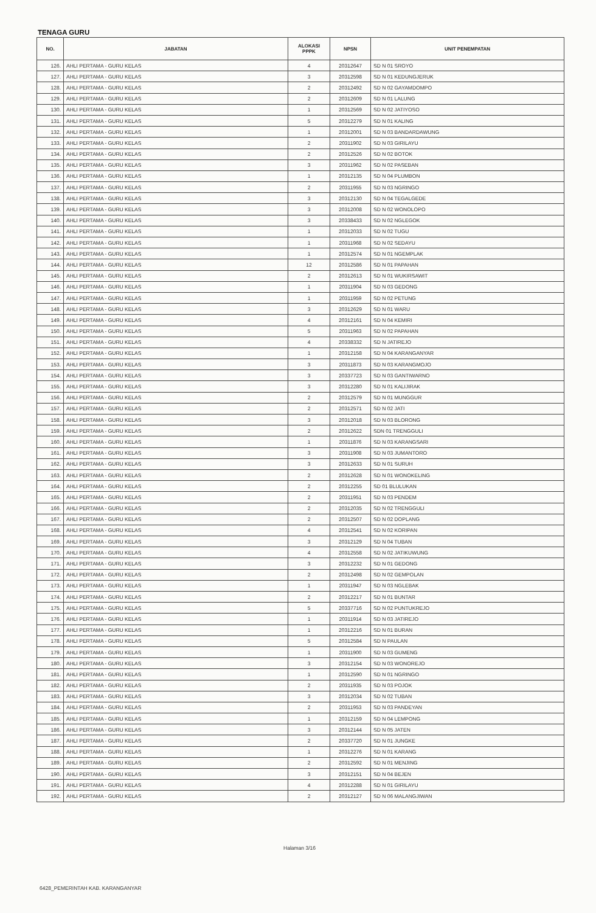TENAGA GURU
| NO. | JABATAN | ALOKASI PPPK | NPSN | UNIT PENEMPATAN |
| --- | --- | --- | --- | --- |
| 126. | AHLI PERTAMA - GURU KELAS | 4 | 20312647 | SD N 01 SROYO |
| 127. | AHLI PERTAMA - GURU KELAS | 3 | 20312598 | SD N 01 KEDUNGJERUK |
| 128. | AHLI PERTAMA - GURU KELAS | 2 | 20312492 | SD N 02 GAYAMDOMPO |
| 129. | AHLI PERTAMA - GURU KELAS | 2 | 20312609 | SD N 01 LALUNG |
| 130. | AHLI PERTAMA - GURU KELAS | 1 | 20312569 | SD N 02 JATIYOSO |
| 131. | AHLI PERTAMA - GURU KELAS | 5 | 20312279 | SD N 01 KALING |
| 132. | AHLI PERTAMA - GURU KELAS | 1 | 20312001 | SD N 03 BANDARDAWUNG |
| 133. | AHLI PERTAMA - GURU KELAS | 2 | 20311902 | SD N 03 GIRILAYU |
| 134. | AHLI PERTAMA - GURU KELAS | 2 | 20312526 | SD N 02 BOTOK |
| 135. | AHLI PERTAMA - GURU KELAS | 3 | 20311962 | SD N 02 PASEBAN |
| 136. | AHLI PERTAMA - GURU KELAS | 1 | 20312135 | SD N 04 PLUMBON |
| 137. | AHLI PERTAMA - GURU KELAS | 2 | 20311955 | SD N 03 NGRINGO |
| 138. | AHLI PERTAMA - GURU KELAS | 3 | 20312130 | SD N 04 TEGALGEDE |
| 139. | AHLI PERTAMA - GURU KELAS | 3 | 20312008 | SD N 02 WONOLOPO |
| 140. | AHLI PERTAMA - GURU KELAS | 3 | 20338433 | SD N 02 NGLEGOK |
| 141. | AHLI PERTAMA - GURU KELAS | 1 | 20312033 | SD N 02 TUGU |
| 142. | AHLI PERTAMA - GURU KELAS | 1 | 20311968 | SD N 02 SEDAYU |
| 143. | AHLI PERTAMA - GURU KELAS | 1 | 20312574 | SD N 01 NGEMPLAK |
| 144. | AHLI PERTAMA - GURU KELAS | 12 | 20312586 | SD N 01 PAPAHAN |
| 145. | AHLI PERTAMA - GURU KELAS | 2 | 20312613 | SD N 01 WUKIRSAWIT |
| 146. | AHLI PERTAMA - GURU KELAS | 1 | 20311904 | SD N 03 GEDONG |
| 147. | AHLI PERTAMA - GURU KELAS | 1 | 20311959 | SD N 02 PETUNG |
| 148. | AHLI PERTAMA - GURU KELAS | 3 | 20312629 | SD N 01 WARU |
| 149. | AHLI PERTAMA - GURU KELAS | 4 | 20312161 | SD N 04 KEMIRI |
| 150. | AHLI PERTAMA - GURU KELAS | 5 | 20311963 | SD N 02 PAPAHAN |
| 151. | AHLI PERTAMA - GURU KELAS | 4 | 20338332 | SD N JATIREJO |
| 152. | AHLI PERTAMA - GURU KELAS | 1 | 20312158 | SD N 04 KARANGANYAR |
| 153. | AHLI PERTAMA - GURU KELAS | 3 | 20311873 | SD N 03 KARANGMOJO |
| 154. | AHLI PERTAMA - GURU KELAS | 3 | 20337723 | SD N 03 GANTIWARNO |
| 155. | AHLI PERTAMA - GURU KELAS | 3 | 20312280 | SD N 01 KALIJIRAK |
| 156. | AHLI PERTAMA - GURU KELAS | 2 | 20312579 | SD N 01 MUNGGUR |
| 157. | AHLI PERTAMA - GURU KELAS | 2 | 20312571 | SD N 02 JATI |
| 158. | AHLI PERTAMA - GURU KELAS | 3 | 20312018 | SD N 03 BLORONG |
| 159. | AHLI PERTAMA - GURU KELAS | 2 | 20312622 | SDN 01 TRENGGULI |
| 160. | AHLI PERTAMA - GURU KELAS | 1 | 20311876 | SD N 03 KARANGSARI |
| 161. | AHLI PERTAMA - GURU KELAS | 3 | 20311908 | SD N 03 JUMANTORO |
| 162. | AHLI PERTAMA - GURU KELAS | 3 | 20312633 | SD N 01 SURUH |
| 163. | AHLI PERTAMA - GURU KELAS | 2 | 20312628 | SD N 01 WONOKELING |
| 164. | AHLI PERTAMA - GURU KELAS | 2 | 20312255 | SD 01 BLULUKAN |
| 165. | AHLI PERTAMA - GURU KELAS | 2 | 20311951 | SD N 03 PENDEM |
| 166. | AHLI PERTAMA - GURU KELAS | 2 | 20312035 | SD N 02 TRENGGULI |
| 167. | AHLI PERTAMA - GURU KELAS | 2 | 20312507 | SD N 02 DOPLANG |
| 168. | AHLI PERTAMA - GURU KELAS | 4 | 20312541 | SD N 02 KORIPAN |
| 169. | AHLI PERTAMA - GURU KELAS | 3 | 20312129 | SD N 04 TUBAN |
| 170. | AHLI PERTAMA - GURU KELAS | 4 | 20312558 | SD N 02 JATIKUWUNG |
| 171. | AHLI PERTAMA - GURU KELAS | 3 | 20312232 | SD N 01 GEDONG |
| 172. | AHLI PERTAMA - GURU KELAS | 2 | 20312498 | SD N 02 GEMPOLAN |
| 173. | AHLI PERTAMA - GURU KELAS | 1 | 20311947 | SD N 03 NGLEBAK |
| 174. | AHLI PERTAMA - GURU KELAS | 2 | 20312217 | SD N 01 BUNTAR |
| 175. | AHLI PERTAMA - GURU KELAS | 5 | 20337716 | SD N 02 PUNTUKREJO |
| 176. | AHLI PERTAMA - GURU KELAS | 1 | 20311914 | SD N 03 JATIREJO |
| 177. | AHLI PERTAMA - GURU KELAS | 1 | 20312216 | SD N 01 BURAN |
| 178. | AHLI PERTAMA - GURU KELAS | 5 | 20312584 | SD N PAULAN |
| 179. | AHLI PERTAMA - GURU KELAS | 1 | 20311900 | SD N 03 GUMENG |
| 180. | AHLI PERTAMA - GURU KELAS | 3 | 20312154 | SD N 03 WONOREJO |
| 181. | AHLI PERTAMA - GURU KELAS | 1 | 20312590 | SD N 01 NGRINGO |
| 182. | AHLI PERTAMA - GURU KELAS | 2 | 20311935 | SD N 03 POJOK |
| 183. | AHLI PERTAMA - GURU KELAS | 3 | 20312034 | SD N 02 TUBAN |
| 184. | AHLI PERTAMA - GURU KELAS | 2 | 20311953 | SD N 03 PANDEYAN |
| 185. | AHLI PERTAMA - GURU KELAS | 1 | 20312159 | SD N 04 LEMPONG |
| 186. | AHLI PERTAMA - GURU KELAS | 3 | 20312144 | SD N 05 JATEN |
| 187. | AHLI PERTAMA - GURU KELAS | 2 | 20337720 | SD N 01 JUNGKE |
| 188. | AHLI PERTAMA - GURU KELAS | 1 | 20312276 | SD N 01 KARANG |
| 189. | AHLI PERTAMA - GURU KELAS | 2 | 20312592 | SD N 01 MENJING |
| 190. | AHLI PERTAMA - GURU KELAS | 3 | 20312151 | SD N 04 BEJEN |
| 191. | AHLI PERTAMA - GURU KELAS | 4 | 20312288 | SD N 01 GIRILAYU |
| 192. | AHLI PERTAMA - GURU KELAS | 2 | 20312127 | SD N 06 MALANGJIWAN |
Halaman 3/16
6428_PEMERINTAH KAB. KARANGANYAR